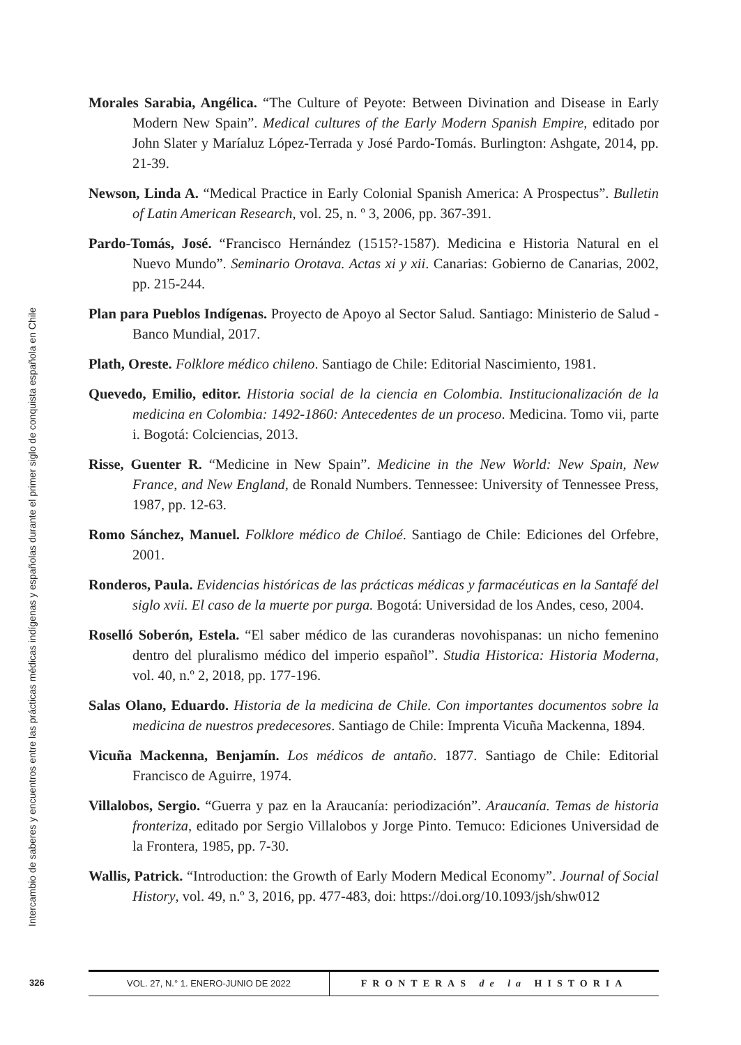Intercambio de saberes y encuentros entre las prácticas médicas indígenas y españolas durante el primer siglo de conquista española en Chile
Morales Sarabia, Angélica. “The Culture of Peyote: Between Divination and Disease in Early Modern New Spain”. Medical cultures of the Early Modern Spanish Empire, editado por John Slater y Maríaluz López-Terrada y José Pardo-Tomás. Burlington: Ashgate, 2014, pp. 21-39.
Newson, Linda A. “Medical Practice in Early Colonial Spanish America: A Prospectus”. Bulletin of Latin American Research, vol. 25, n. º 3, 2006, pp. 367-391.
Pardo-Tomás, José. “Francisco Hernández (1515?-1587). Medicina e Historia Natural en el Nuevo Mundo”. Seminario Orotava. Actas xi y xii. Canarias: Gobierno de Canarias, 2002, pp. 215-244.
Plan para Pueblos Indígenas. Proyecto de Apoyo al Sector Salud. Santiago: Ministerio de Salud - Banco Mundial, 2017.
Plath, Oreste. Folklore médico chileno. Santiago de Chile: Editorial Nascimiento, 1981.
Quevedo, Emilio, editor. Historia social de la ciencia en Colombia. Institucionalización de la medicina en Colombia: 1492-1860: Antecedentes de un proceso. Medicina. Tomo vii, parte i. Bogotá: Colciencias, 2013.
Risse, Guenter R. “Medicine in New Spain”. Medicine in the New World: New Spain, New France, and New England, de Ronald Numbers. Tennessee: University of Tennessee Press, 1987, pp. 12-63.
Romo Sánchez, Manuel. Folklore médico de Chiloé. Santiago de Chile: Ediciones del Orfebre, 2001.
Ronderos, Paula. Evidencias históricas de las prácticas médicas y farmacéuticas en la Santafé del siglo xvii. El caso de la muerte por purga. Bogotá: Universidad de los Andes, ceso, 2004.
Roselló Soberón, Estela. “El saber médico de las curanderas novohispanas: un nicho femenino dentro del pluralismo médico del imperio español”. Studia Historica: Historia Moderna, vol. 40, n.º 2, 2018, pp. 177-196.
Salas Olano, Eduardo. Historia de la medicina de Chile. Con importantes documentos sobre la medicina de nuestros predecesores. Santiago de Chile: Imprenta Vicuña Mackenna, 1894.
Vicuña Mackenna, Benjamín. Los médicos de antaño. 1877. Santiago de Chile: Editorial Francisco de Aguirre, 1974.
Villalobos, Sergio. “Guerra y paz en la Araucanía: periodización”. Araucanía. Temas de historia fronteriza, editado por Sergio Villalobos y Jorge Pinto. Temuco: Ediciones Universidad de la Frontera, 1985, pp. 7-30.
Wallis, Patrick. “Introduction: the Growth of Early Modern Medical Economy”. Journal of Social History, vol. 49, n.º 3, 2016, pp. 477-483, doi: https://doi.org/10.1093/jsh/shw012
326
VOL. 27, N.° 1. ENERO-JUNIO DE 2022 FRONTERAS de la HISTORIA